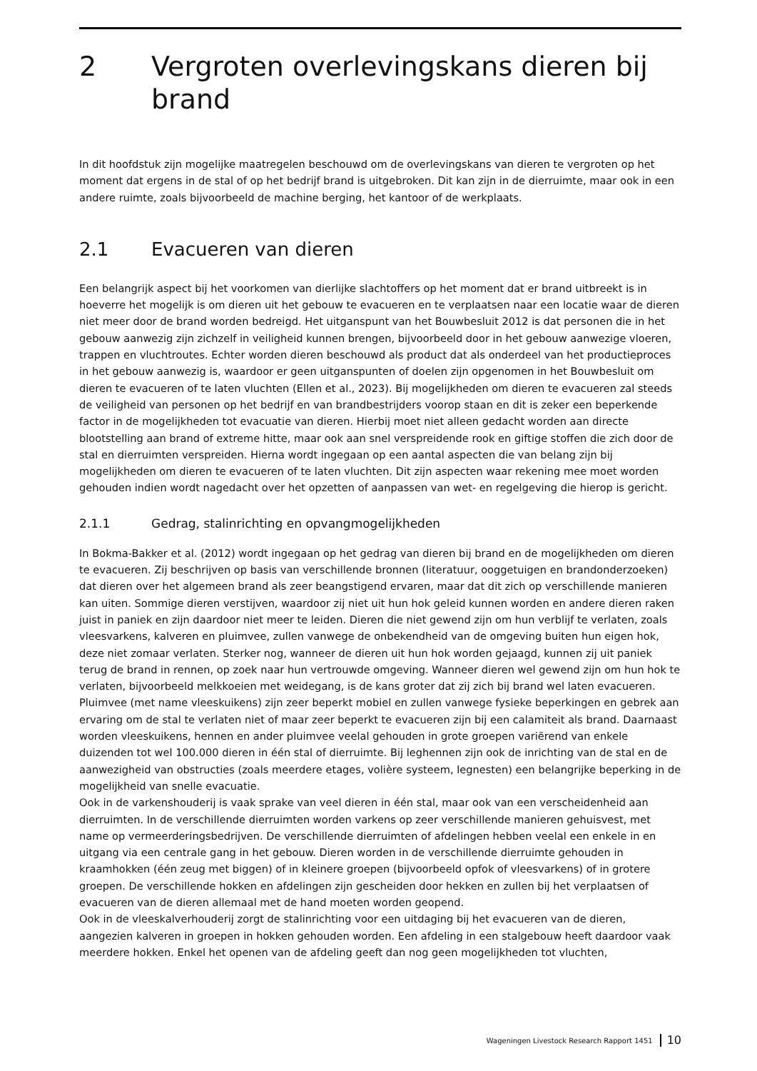2 Vergroten overlevingskans dieren bij brand
In dit hoofdstuk zijn mogelijke maatregelen beschouwd om de overlevingskans van dieren te vergroten op het moment dat ergens in de stal of op het bedrijf brand is uitgebroken. Dit kan zijn in de dierruimte, maar ook in een andere ruimte, zoals bijvoorbeeld de machine berging, het kantoor of de werkplaats.
2.1 Evacueren van dieren
Een belangrijk aspect bij het voorkomen van dierlijke slachtoffers op het moment dat er brand uitbreekt is in hoeverre het mogelijk is om dieren uit het gebouw te evacueren en te verplaatsen naar een locatie waar de dieren niet meer door de brand worden bedreigd. Het uitganspunt van het Bouwbesluit 2012 is dat personen die in het gebouw aanwezig zijn zichzelf in veiligheid kunnen brengen, bijvoorbeeld door in het gebouw aanwezige vloeren, trappen en vluchtroutes. Echter worden dieren beschouwd als product dat als onderdeel van het productieproces in het gebouw aanwezig is, waardoor er geen uitganspunten of doelen zijn opgenomen in het Bouwbesluit om dieren te evacueren of te laten vluchten (Ellen et al., 2023). Bij mogelijkheden om dieren te evacueren zal steeds de veiligheid van personen op het bedrijf en van brandbestrijders voorop staan en dit is zeker een beperkende factor in de mogelijkheden tot evacuatie van dieren. Hierbij moet niet alleen gedacht worden aan directe blootstelling aan brand of extreme hitte, maar ook aan snel verspreidende rook en giftige stoffen die zich door de stal en dierruimten verspreiden. Hierna wordt ingegaan op een aantal aspecten die van belang zijn bij mogelijkheden om dieren te evacueren of te laten vluchten. Dit zijn aspecten waar rekening mee moet worden gehouden indien wordt nagedacht over het opzetten of aanpassen van wet- en regelgeving die hierop is gericht.
2.1.1 Gedrag, stalinrichting en opvangmogelijkheden
In Bokma-Bakker et al. (2012) wordt ingegaan op het gedrag van dieren bij brand en de mogelijkheden om dieren te evacueren. Zij beschrijven op basis van verschillende bronnen (literatuur, ooggetuigen en brandonderzoeken) dat dieren over het algemeen brand als zeer beangstigend ervaren, maar dat dit zich op verschillende manieren kan uiten. Sommige dieren verstijven, waardoor zij niet uit hun hok geleid kunnen worden en andere dieren raken juist in paniek en zijn daardoor niet meer te leiden. Dieren die niet gewend zijn om hun verblijf te verlaten, zoals vleesvarkens, kalveren en pluimvee, zullen vanwege de onbekendheid van de omgeving buiten hun eigen hok, deze niet zomaar verlaten. Sterker nog, wanneer de dieren uit hun hok worden gejaagd, kunnen zij uit paniek terug de brand in rennen, op zoek naar hun vertrouwde omgeving. Wanneer dieren wel gewend zijn om hun hok te verlaten, bijvoorbeeld melkkoeien met weidegang, is de kans groter dat zij zich bij brand wel laten evacueren.
Pluimvee (met name vleeskuikens) zijn zeer beperkt mobiel en zullen vanwege fysieke beperkingen en gebrek aan ervaring om de stal te verlaten niet of maar zeer beperkt te evacueren zijn bij een calamiteit als brand. Daarnaast worden vleeskuikens, hennen en ander pluimvee veelal gehouden in grote groepen variërend van enkele duizenden tot wel 100.000 dieren in één stal of dierruimte. Bij leghennen zijn ook de inrichting van de stal en de aanwezigheid van obstructies (zoals meerdere etages, volière systeem, legnesten) een belangrijke beperking in de mogelijkheid van snelle evacuatie.
Ook in de varkenshouderij is vaak sprake van veel dieren in één stal, maar ook van een verscheidenheid aan dierruimten. In de verschillende dierruimten worden varkens op zeer verschillende manieren gehuisvest, met name op vermeerderingsbedrijven. De verschillende dierruimten of afdelingen hebben veelal een enkele in en uitgang via een centrale gang in het gebouw. Dieren worden in de verschillende dierruimte gehouden in kraamhokken (één zeug met biggen) of in kleinere groepen (bijvoorbeeld opfok of vleesvarkens) of in grotere groepen. De verschillende hokken en afdelingen zijn gescheiden door hekken en zullen bij het verplaatsen of evacueren van de dieren allemaal met de hand moeten worden geopend.
Ook in de vleeskalverhouderij zorgt de stalinrichting voor een uitdaging bij het evacueren van de dieren, aangezien kalveren in groepen in hokken gehouden worden. Een afdeling in een stalgebouw heeft daardoor vaak meerdere hokken. Enkel het openen van de afdeling geeft dan nog geen mogelijkheden tot vluchten,
Wageningen Livestock Research Rapport 1451 10